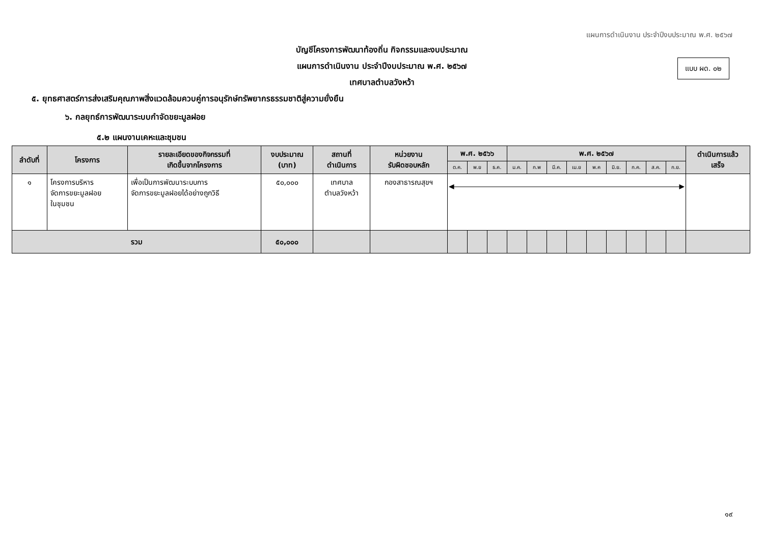แผนการดำเนินงาน ประจำปีงบประมาณ พ.ศ. ๒๕๖๗
แบบ ผด. ๐๒
บัญชีโครงการพัฒนาท้องถิ่น กิจกรรมและงบประมาณ
แผนการดำเนินงาน ประจำปีงบประมาณ พ.ศ. ๒๕๖๗
เทศบาลตำบลวังหว้า
๕. ยุทธศาสตร์การส่งเสริมคุณภาพสิ่งแวดล้อมควบคู่การอนุรักษ์ทรัพยากรธรรมชาติสู่ความยั่งยืน
๖. กลยุทธ์การพัฒนาระบบกำจัดขยะมูลฝอย
๕.๒ แผนงานเคหะและชุมชน
| ลำดับที่ | โครงการ | รายละเอียดของกิจกรรมที่ เกิดขึ้นจากโครงการ | งบประมาณ (บาท) | สถานที่ ดำเนินการ | หน่วยงาน รับผิดชอบหลัก | พ.ศ. ๒๕๖๖ | | | พ.ศ. ๒๕๖๗ | | | | | | | | | ดำเนินการแล้ว เสร็จ |
| --- | --- | --- | --- | --- | --- | --- | --- | --- | --- | --- | --- | --- | --- | --- | --- | --- | --- | --- |
| | | | | | | ต.ค. | พ.ย | ธ.ค. | ม.ค. | ก.พ | มี.ค. | เม.ย | พ.ค | มิ.ย. | ก.ค. | ส.ค. | ก.ย. | |
| ๑ | โครงการบริหาร จัดการขยะมูลฝอย ในชุมชน | เพื่อเป็นการพัฒนาระบบการ จัดการขยะมูลฝอยได้อย่างถูกวิธี | ๕๐,๐๐๐ | เทศบาล ตำบลวังหว้า | กองสาธารณสุขฯ | | | | | | | | | | | | | |
| รวม | | | ๕๐,๐๐๐ | | | | | | | | | | | | | | | |
๑๙